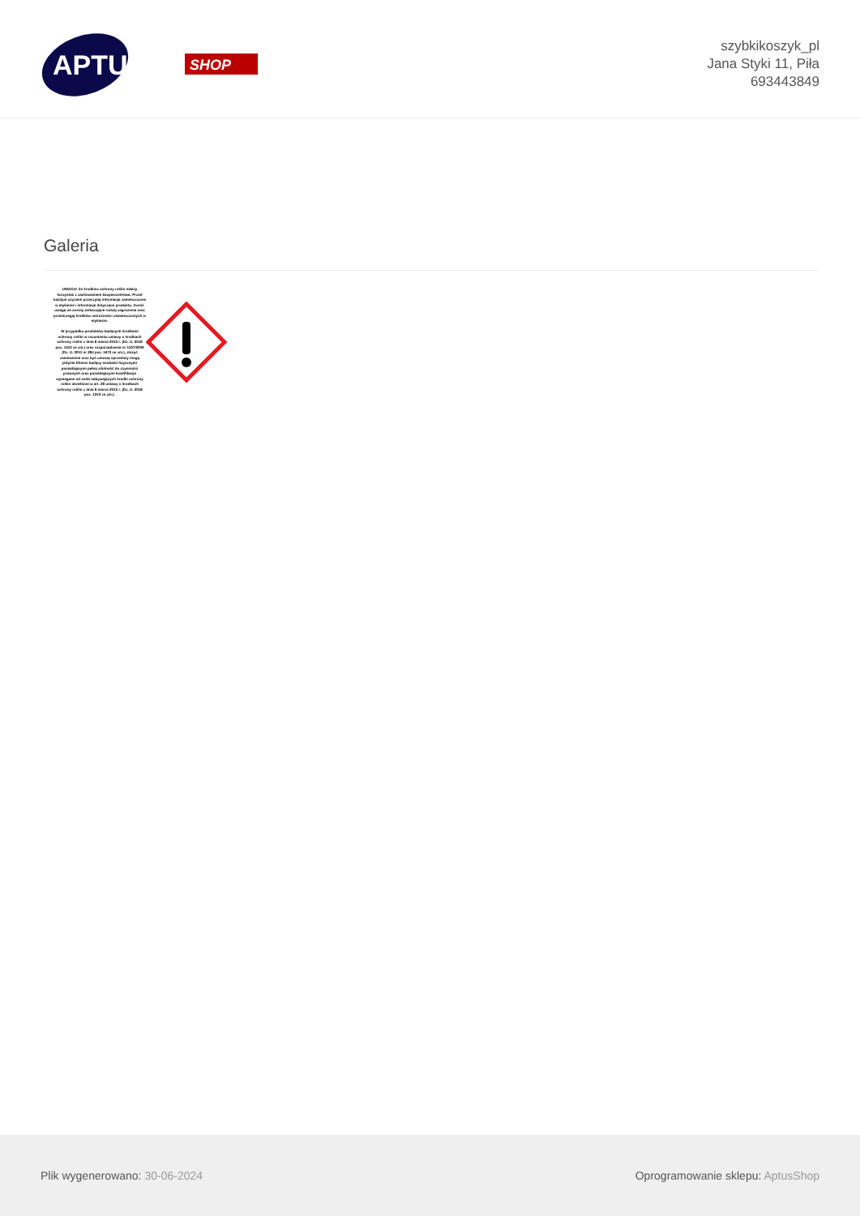APTUS
SHOP
szybkikoszyk_pl
Jana Styki 11, Piła
693443849
Galeria
UWAGA! Ze środków ochrony roślin należy korzystać z zachowaniem bezpieczeństwa. Przed każdym użyciem przeczytaj informacje zamieszczone w etykiecie i informacje dotyczące produktu. Zwróć uwagę na zwroty wskazujące rodzaj zagrożenia oraz przestrzegaj środków ostrożności zamieszczonych w etykiecie.
W przypadku produktów będących środkami ochrony roślin w rozumieniu ustawy o środkach ochrony roślin z dnia 8 marca 2013 r. (Dz. U. 2018 poz. 1310 ze zm.) oraz rozporządzenia nr 1107/2009 (Dz. U. 2011 nr 284 poz. 1673 ze zm.), złożyć zamówienie oraz być umową sprzedaży mogą jedynie Klienci będący osobami fizycznymi posiadającymi pełną zdolność do czynności prawnych oraz posiadającymi kwalifikacje wymagane od osób nabywających środki ochrony roślin określone w art. 28 ustawy o środkach ochrony roślin z dnia 8 marca 2013 r. (Dz. U. 2018 poz. 1310 ze zm.).
Plik wygenerowano: 30-06-2024
Oprogramowanie sklepu: AptusShop